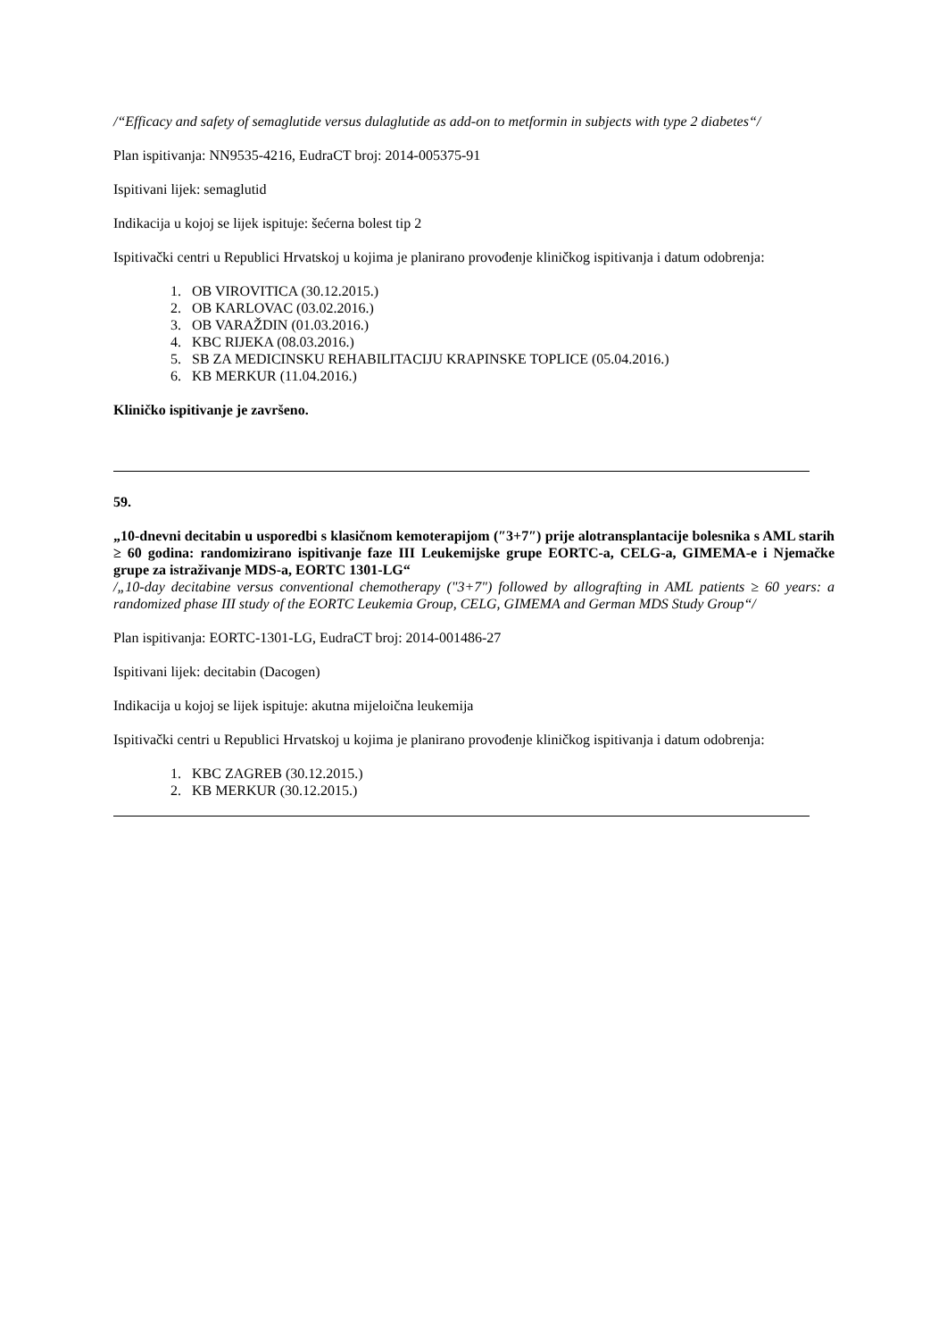/“Efficacy and safety of semaglutide versus dulaglutide as add-on to metformin in subjects with type 2 diabetes“/
Plan ispitivanja: NN9535-4216, EudraCT broj: 2014-005375-91
Ispitivani lijek: semaglutid
Indikacija u kojoj se lijek ispituje: šećerna bolest tip 2
Ispitivački centri u Republici Hrvatskoj u kojima je planirano provođenje kliničkog ispitivanja i datum odobrenja:
1. OB VIROVITICA (30.12.2015.)
2. OB KARLOVAC (03.02.2016.)
3. OB VARAŽDIN (01.03.2016.)
4. KBC RIJEKA (08.03.2016.)
5. SB ZA MEDICINSKU REHABILITACIJU KRAPINSKE TOPLICE (05.04.2016.)
6. KB MERKUR (11.04.2016.)
Kliničko ispitivanje je završeno.
59.
„10-dnevni decitabin u usporedbi s klasičnom kemoterapijom (″3+7″) prije alotransplantacije bolesnika s AML starih ≥ 60 godina: randomizirano ispitivanje faze III Leukemijske grupe EORTC-a, CELG-a, GIMEMA-e i Njemačke grupe za istraživanje MDS-a, EORTC 1301-LG“
/„10-day decitabine versus conventional chemotherapy ("3+7") followed by allografting in AML patients ≥ 60 years: a randomized phase III study of the EORTC Leukemia Group, CELG, GIMEMA and German MDS Study Group“/
Plan ispitivanja: EORTC-1301-LG, EudraCT broj: 2014-001486-27
Ispitivani lijek: decitabin (Dacogen)
Indikacija u kojoj se lijek ispituje: akutna mijeloična leukemija
Ispitivački centri u Republici Hrvatskoj u kojima je planirano provođenje kliničkog ispitivanja i datum odobrenja:
1. KBC ZAGREB (30.12.2015.)
2. KB MERKUR (30.12.2015.)